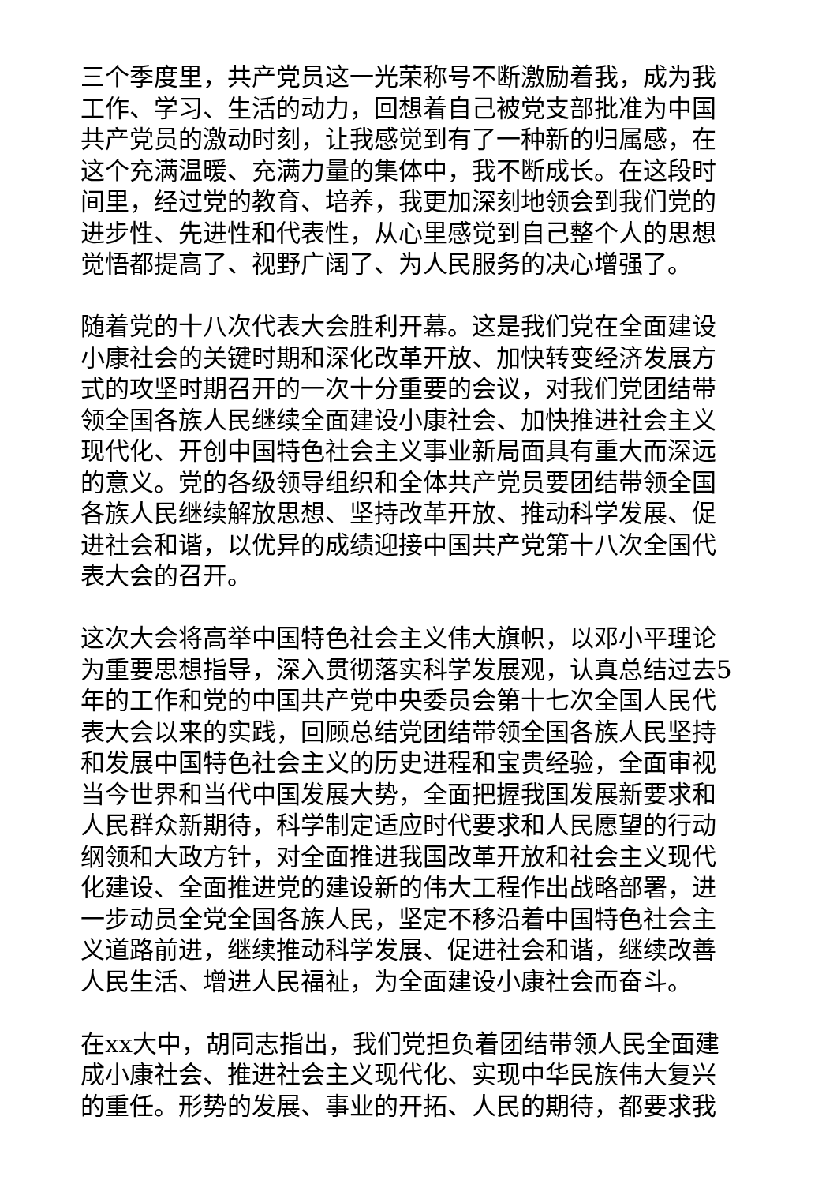三个季度里，共产党员这一光荣称号不断激励着我，成为我
工作、学习、生活的动力，回想着自己被党支部批准为中国
共产党员的激动时刻，让我感觉到有了一种新的归属感，在
这个充满温暖、充满力量的集体中，我不断成长。在这段时
间里，经过党的教育、培养，我更加深刻地领会到我们党的
进步性、先进性和代表性，从心里感觉到自己整个人的思想
觉悟都提高了、视野广阔了、为人民服务的决心增强了。
随着党的十八次代表大会胜利开幕。这是我们党在全面建设
小康社会的关键时期和深化改革开放、加快转变经济发展方
式的攻坚时期召开的一次十分重要的会议，对我们党团结带
领全国各族人民继续全面建设小康社会、加快推进社会主义
现代化、开创中国特色社会主义事业新局面具有重大而深远
的意义。党的各级领导组织和全体共产党员要团结带领全国
各族人民继续解放思想、坚持改革开放、推动科学发展、促
进社会和谐，以优异的成绩迎接中国共产党第十八次全国代
表大会的召开。
这次大会将高举中国特色社会主义伟大旗帜，以邓小平理论
为重要思想指导，深入贯彻落实科学发展观，认真总结过去5
年的工作和党的中国共产党中央委员会第十七次全国人民代
表大会以来的实践，回顾总结党团结带领全国各族人民坚持
和发展中国特色社会主义的历史进程和宝贵经验，全面审视
当今世界和当代中国发展大势，全面把握我国发展新要求和
人民群众新期待，科学制定适应时代要求和人民愿望的行动
纲领和大政方针，对全面推进我国改革开放和社会主义现代
化建设、全面推进党的建设新的伟大工程作出战略部署，进
一步动员全党全国各族人民，坚定不移沿着中国特色社会主
义道路前进，继续推动科学发展、促进社会和谐，继续改善
人民生活、增进人民福祉，为全面建设小康社会而奋斗。
在xx大中，胡同志指出，我们党担负着团结带领人民全面建
成小康社会、推进社会主义现代化、实现中华民族伟大复兴
的重任。形势的发展、事业的开拓、人民的期待，都要求我